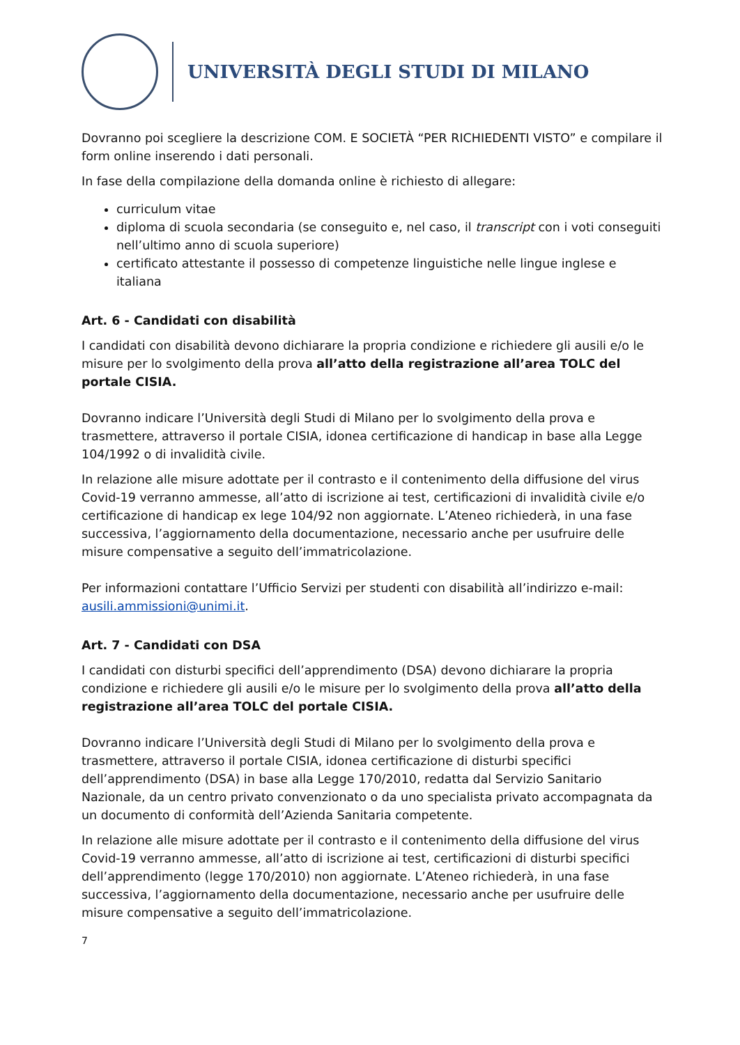UNIVERSITÀ DEGLI STUDI DI MILANO
Dovranno poi scegliere la descrizione COM. E SOCIETÀ “PER RICHIEDENTI VISTO” e compilare il form online inserendo i dati personali.
In fase della compilazione della domanda online è richiesto di allegare:
curriculum vitae
diploma di scuola secondaria (se conseguito e, nel caso, il transcript con i voti conseguiti nell’ultimo anno di scuola superiore)
certificato attestante il possesso di competenze linguistiche nelle lingue inglese e italiana
Art. 6 - Candidati con disabilità
I candidati con disabilità devono dichiarare la propria condizione e richiedere gli ausili e/o le misure per lo svolgimento della prova all’atto della registrazione all’area TOLC del portale CISIA.
Dovranno indicare l’Università degli Studi di Milano per lo svolgimento della prova e trasmettere, attraverso il portale CISIA, idonea certificazione di handicap in base alla Legge 104/1992 o di invalidità civile.
In relazione alle misure adottate per il contrasto e il contenimento della diffusione del virus Covid-19 verranno ammesse, all’atto di iscrizione ai test, certificazioni di invalidità civile e/o certificazione di handicap ex lege 104/92 non aggiornate. L’Ateneo richiederà, in una fase successiva, l’aggiornamento della documentazione, necessario anche per usufruire delle misure compensative a seguito dell’immatricolazione.
Per informazioni contattare l’Ufficio Servizi per studenti con disabilità all’indirizzo e-mail: ausili.ammissioni@unimi.it.
Art. 7 - Candidati con DSA
I candidati con disturbi specifici dell’apprendimento (DSA) devono dichiarare la propria condizione e richiedere gli ausili e/o le misure per lo svolgimento della prova all’atto della registrazione all’area TOLC del portale CISIA.
Dovranno indicare l’Università degli Studi di Milano per lo svolgimento della prova e trasmettere, attraverso il portale CISIA, idonea certificazione di disturbi specifici dell’apprendimento (DSA) in base alla Legge 170/2010, redatta dal Servizio Sanitario Nazionale, da un centro privato convenzionato o da uno specialista privato accompagnata da un documento di conformità dell’Azienda Sanitaria competente.
In relazione alle misure adottate per il contrasto e il contenimento della diffusione del virus Covid-19 verranno ammesse, all’atto di iscrizione ai test, certificazioni di disturbi specifici dell’apprendimento (legge 170/2010) non aggiornate. L’Ateneo richiederà, in una fase successiva, l’aggiornamento della documentazione, necessario anche per usufruire delle misure compensative a seguito dell’immatricolazione.
7